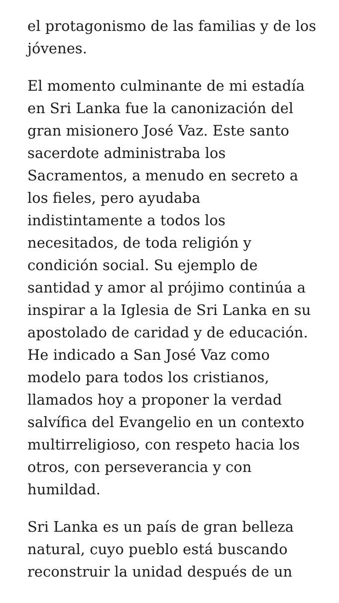el protagonismo de las familias y de los jóvenes.
El momento culminante de mi estadía en Sri Lanka fue la canonización del gran misionero José Vaz. Este santo sacerdote administraba los Sacramentos, a menudo en secreto a los fieles, pero ayudaba indistintamente a todos los necesitados, de toda religión y condición social. Su ejemplo de santidad y amor al prójimo continúa a inspirar a la Iglesia de Sri Lanka en su apostolado de caridad y de educación. He indicado a San José Vaz como modelo para todos los cristianos, llamados hoy a proponer la verdad salvífica del Evangelio en un contexto multirreligioso, con respeto hacia los otros, con perseverancia y con humildad.
Sri Lanka es un país de gran belleza natural, cuyo pueblo está buscando reconstruir la unidad después de un